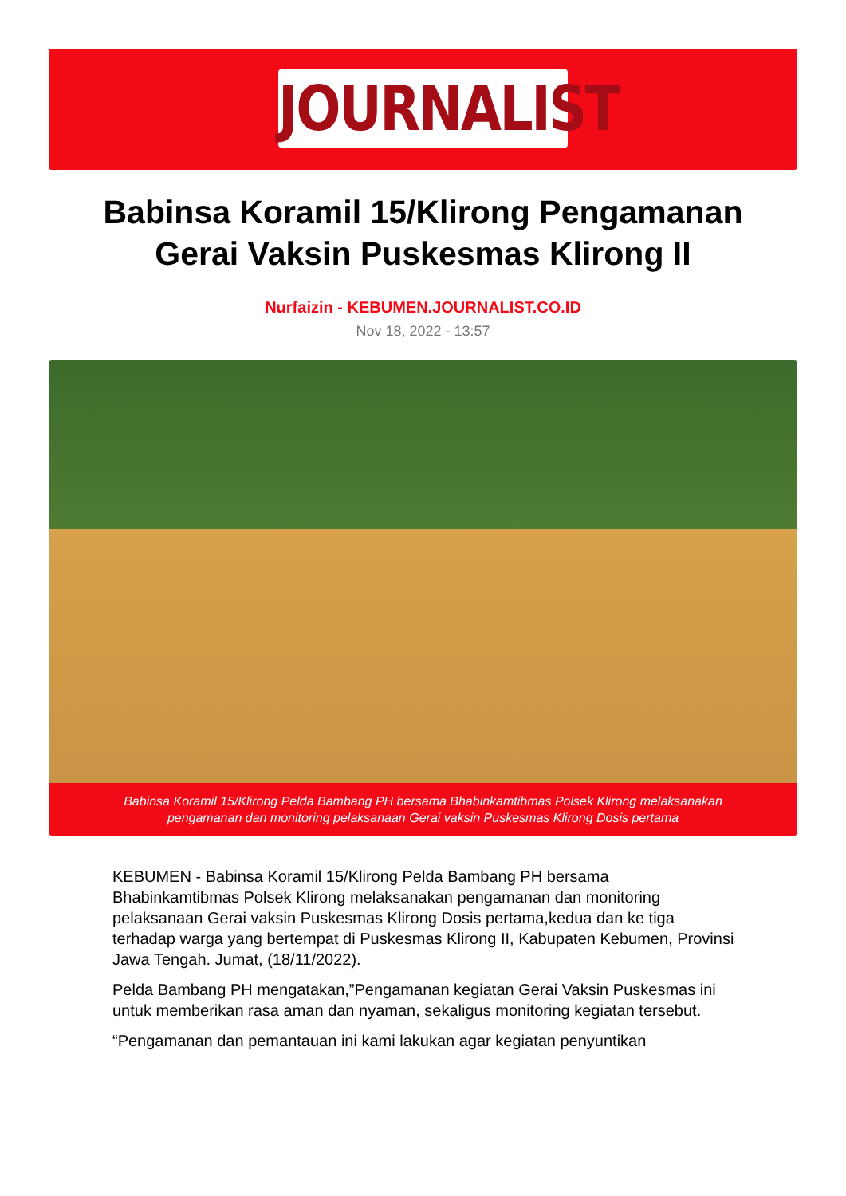JOURNALIST
Babinsa Koramil 15/Klirong Pengamanan Gerai Vaksin Puskesmas Klirong II
Nurfaizin - KEBUMEN.JOURNALIST.CO.ID
Nov 18, 2022 - 13:57
Babinsa Koramil 15/Klirong Pelda Bambang PH bersama Bhabinkamtibmas Polsek Klirong melaksanakan
pengamanan dan monitoring pelaksanaan Gerai vaksin Puskesmas Klirong Dosis pertama
KEBUMEN - Babinsa Koramil 15/Klirong Pelda Bambang PH bersama Bhabinkamtibmas Polsek Klirong melaksanakan pengamanan dan monitoring pelaksanaan Gerai vaksin Puskesmas Klirong Dosis pertama,kedua dan ke tiga terhadap warga yang bertempat di Puskesmas Klirong II, Kabupaten Kebumen, Provinsi Jawa Tengah. Jumat, (18/11/2022).
Pelda Bambang PH mengatakan,”Pengamanan kegiatan Gerai Vaksin Puskesmas ini untuk memberikan rasa aman dan nyaman, sekaligus monitoring kegiatan tersebut.
“Pengamanan dan pemantauan ini kami lakukan agar kegiatan penyuntikan